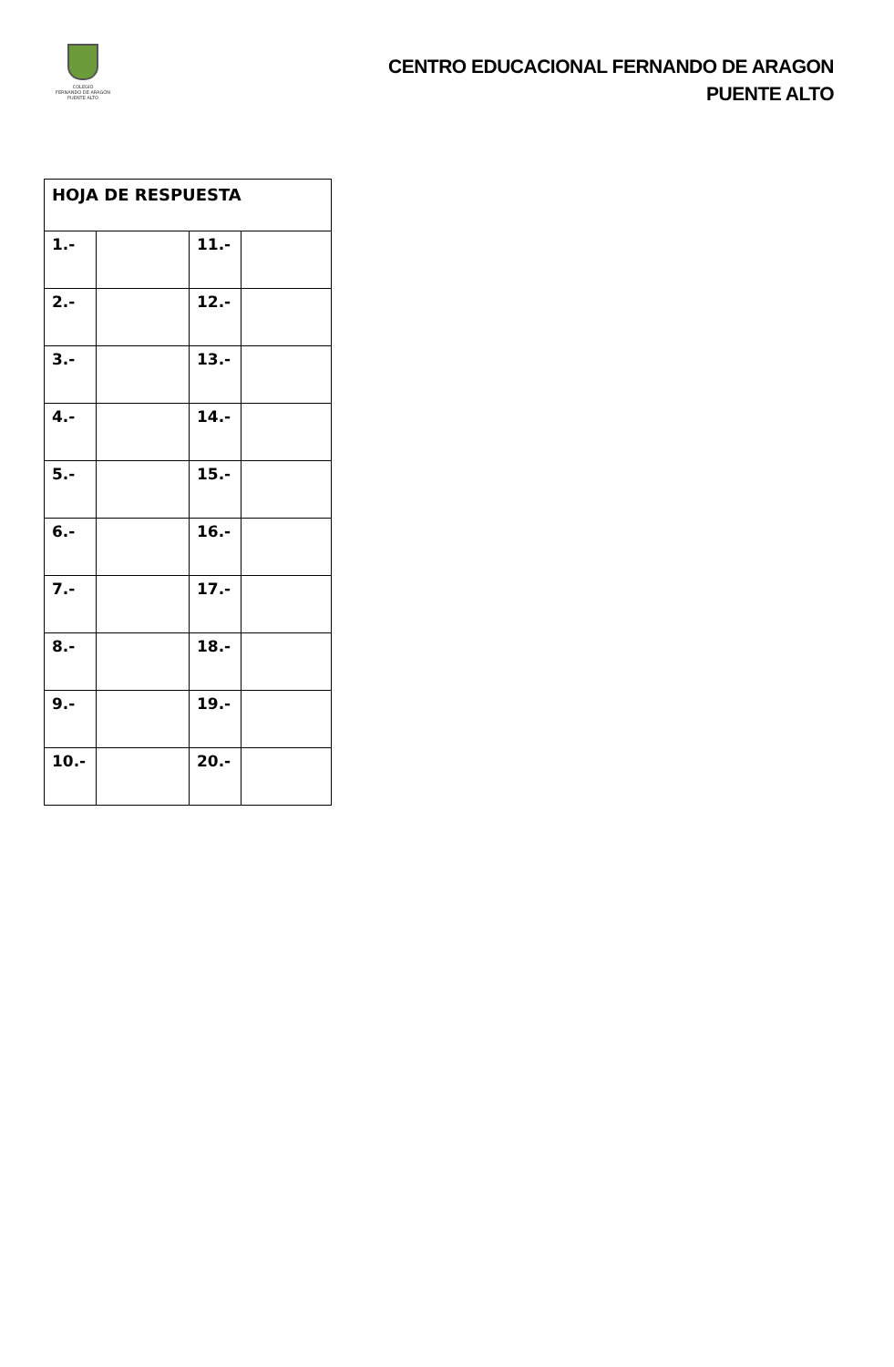COLEGIO
FERNANDO DE ARAGÓN
PUENTE ALTO
CENTRO EDUCACIONAL FERNANDO DE ARAGON
PUENTE ALTO
| HOJA DE RESPUESTA | | | |
| 1.- | | 11.- | |
| 2.- | | 12.- | |
| 3.- | | 13.- | |
| 4.- | | 14.- | |
| 5.- | | 15.- | |
| 6.- | | 16.- | |
| 7.- | | 17.- | |
| 8.- | | 18.- | |
| 9.- | | 19.- | |
| 10.- | | 20.- | |